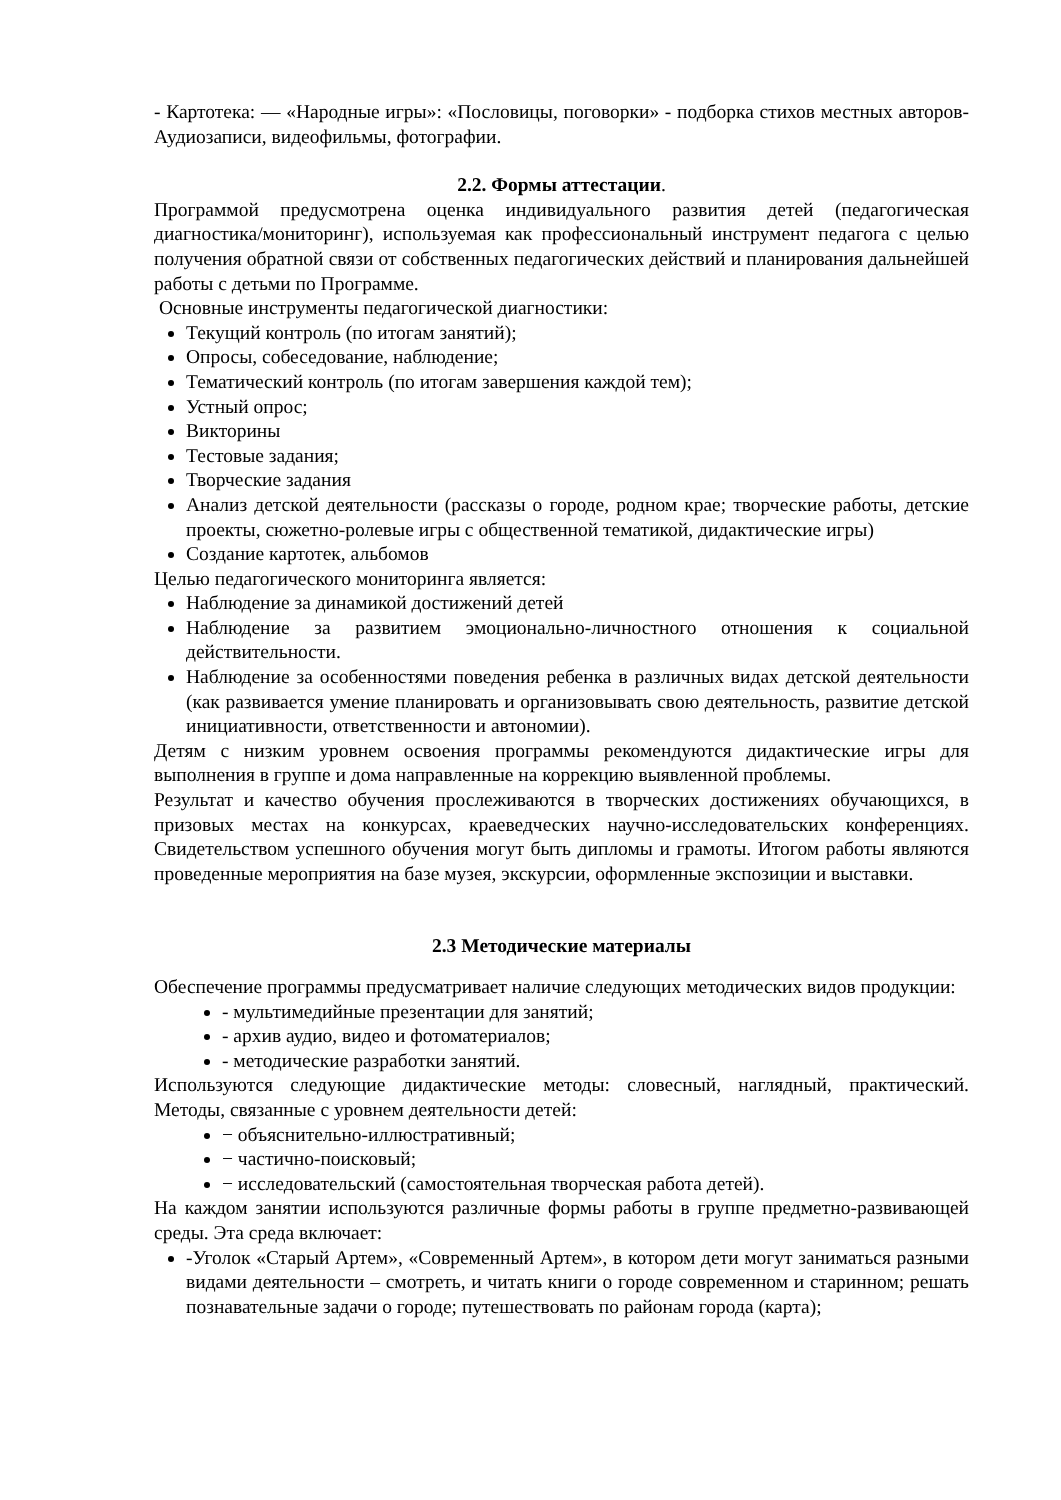- Картотека: — «Народные игры»: «Пословицы, поговорки» - подборка стихов местных авторов-Аудиозаписи, видеофильмы, фотографии.
2.2. Формы аттестации.
Программой предусмотрена оценка индивидуального развития детей (педагогическая диагностика/мониторинг), используемая как профессиональный инструмент педагога с целью получения обратной связи от собственных педагогических действий и планирования дальнейшей работы с детьми по Программе.
Основные инструменты педагогической диагностики:
Текущий контроль (по итогам занятий);
Опросы, собеседование, наблюдение;
Тематический контроль (по итогам завершения каждой тем);
Устный опрос;
Викторины
Тестовые задания;
Творческие задания
Анализ детской деятельности (рассказы о городе, родном крае; творческие работы, детские проекты, сюжетно-ролевые игры с общественной тематикой, дидактические игры)
Создание картотек, альбомов
Целью педагогического мониторинга является:
Наблюдение за динамикой достижений детей
Наблюдение за развитием эмоционально-личностного отношения к социальной действительности.
Наблюдение за особенностями поведения ребенка в различных видах детской деятельности (как развивается умение планировать и организовывать свою деятельность, развитие детской инициативности, ответственности и автономии).
Детям с низким уровнем освоения программы рекомендуются дидактические игры для выполнения в группе и дома направленные на коррекцию выявленной проблемы.
Результат и качество обучения прослеживаются в творческих достижениях обучающихся, в призовых местах на конкурсах, краеведческих научно-исследовательских конференциях. Свидетельством успешного обучения могут быть дипломы и грамоты. Итогом работы являются проведенные мероприятия на базе музея, экскурсии, оформленные экспозиции и выставки.
2.3 Методические материалы
Обеспечение программы предусматривает наличие следующих методических видов продукции:
- мультимедийные презентации для занятий;
- архив аудио, видео и фотоматериалов;
- методические разработки занятий.
Используются следующие дидактические методы: словесный, наглядный, практический. Методы, связанные с уровнем деятельности детей:
− объяснительно-иллюстративный;
− частично-поисковый;
− исследовательский (самостоятельная творческая работа детей).
На каждом занятии используются различные формы работы в группе предметно-развивающей среды. Эта среда включает:
-Уголок «Старый Артем», «Современный Артем», в котором дети могут заниматься разными видами деятельности – смотреть, и читать книги о городе современном и старинном; решать познавательные задачи о городе; путешествовать по районам города (карта);